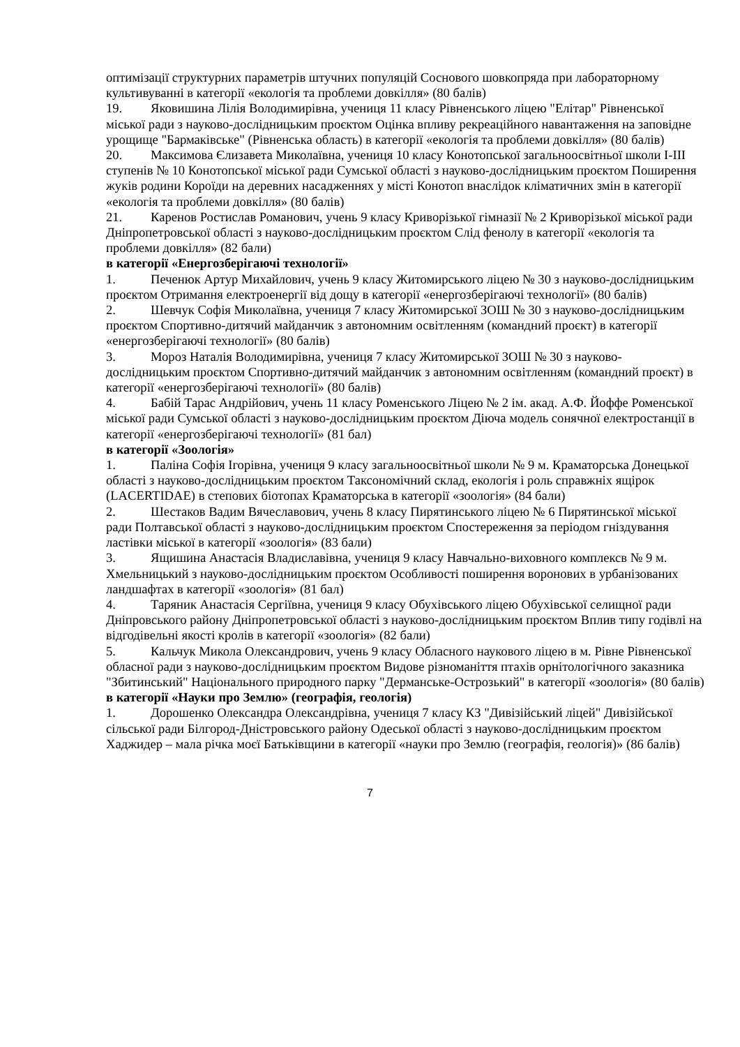оптимізації структурних параметрів штучних популяцій Соснового шовкопряда при лабораторному культивуванні в категорії «екологія та проблеми довкілля» (80 балів)
19. Яковишина Лілія Володимирівна, учениця 11 класу Рівненського ліцею "Елітар" Рівненської міської ради з науково-дослідницьким проєктом Оцінка впливу рекреаційного навантаження на заповідне урощище "Бармаківське" (Рівненська область) в категорії «екологія та проблеми довкілля» (80 балів)
20. Максимова Єлизавета Миколаївна, учениця 10 класу Конотопської загальноосвітньої школи І-ІІІ ступенів № 10 Конотопської міської ради Сумської області з науково-дослідницьким проєктом Поширення жуків родини Короїди на деревних насадженнях у місті Конотоп внаслідок кліматичних змін в категорії «екологія та проблеми довкілля» (80 балів)
21. Каренов Ростислав Романович, учень 9 класу Криворізької гімназії № 2 Криворізької міської ради Дніпропетровської області з науково-дослідницьким проєктом Слід фенолу в категорії «екологія та проблеми довкілля» (82 бали)
в категорії «Енергозберігаючі технології»
1. Печенюк Артур Михайлович, учень 9 класу Житомирського ліцею № 30 з науково-дослідницьким проєктом Отримання електроенергії від дощу в категорії «енергозберігаючі технології» (80 балів)
2. Шевчук Софія Миколаївна, учениця 7 класу Житомирської ЗОШ № 30 з науково-дослідницьким проєктом Спортивно-дитячий майданчик з автономним освітленням (командний проєкт) в категорії «енергозберігаючі технології» (80 балів)
3. Мороз Наталія Володимирівна, учениця 7 класу Житомирської ЗОШ № 30 з науково-дослідницьким проєктом Спортивно-дитячий майданчик з автономним освітленням (командний проєкт) в категорії «енергозберігаючі технології» (80 балів)
4. Бабій Тарас Андрійович, учень 11 класу Роменського Ліцею № 2 ім. акад. А.Ф. Йоффе Роменської міської ради Сумської області з науково-дослідницьким проєктом Діюча модель сонячної електростанції в категорії «енергозберігаючі технології» (81 бал)
в категорії «Зоологія»
1. Паліна Софія Ігорівна, учениця 9 класу загальноосвітньої школи № 9 м. Краматорська Донецької області з науково-дослідницьким проєктом Таксономічний склад, екологія і роль справжніх ящірок (LACERTIDAE) в степових біотопах Краматорська в категорії «зоологія» (84 бали)
2. Шестаков Вадим Вячеславович, учень 8 класу Пирятинського ліцею № 6 Пирятинської міської ради Полтавської області з науково-дослідницьким проєктом Спостереження за періодом гніздування ластівки міської в категорії «зоологія» (83 бали)
3. Ящишина Анастасія Владиславівна, учениця 9 класу Навчально-виховного комплексв № 9 м. Хмельницький з науково-дослідницьким проєктом Особливості поширення воронових в урбанізованих ландшафтах в категорії «зоологія» (81 бал)
4. Таряник Анастасія Сергіївна, учениця 9 класу Обухівського ліцею Обухівської селищної ради Дніпровського району Дніпропетровської області з науково-дослідницьким проєктом Вплив типу годівлі на відгодівельні якості кролів в категорії «зоологія» (82 бали)
5. Кальчук Микола Олександрович, учень 9 класу Обласного наукового ліцею в м. Рівне Рівненської обласної ради з науково-дослідницьким проєктом Видове різноманіття птахів орнітологічного заказника "Збитинський" Національного природного парку "Дерманське-Острозький" в категорії «зоологія» (80 балів)
в категорії «Науки про Землю» (географія, геологія)
1. Дорошенко Олександра Олександрівна, учениця 7 класу КЗ "Дивізійський ліцей" Дивізійської сільської ради Білгород-Дністровського району Одеської області з науково-дослідницьким проєктом Хаджидер – мала річка моєї Батьківщини в категорії «науки про Землю (географія, геологія)» (86 балів)
7